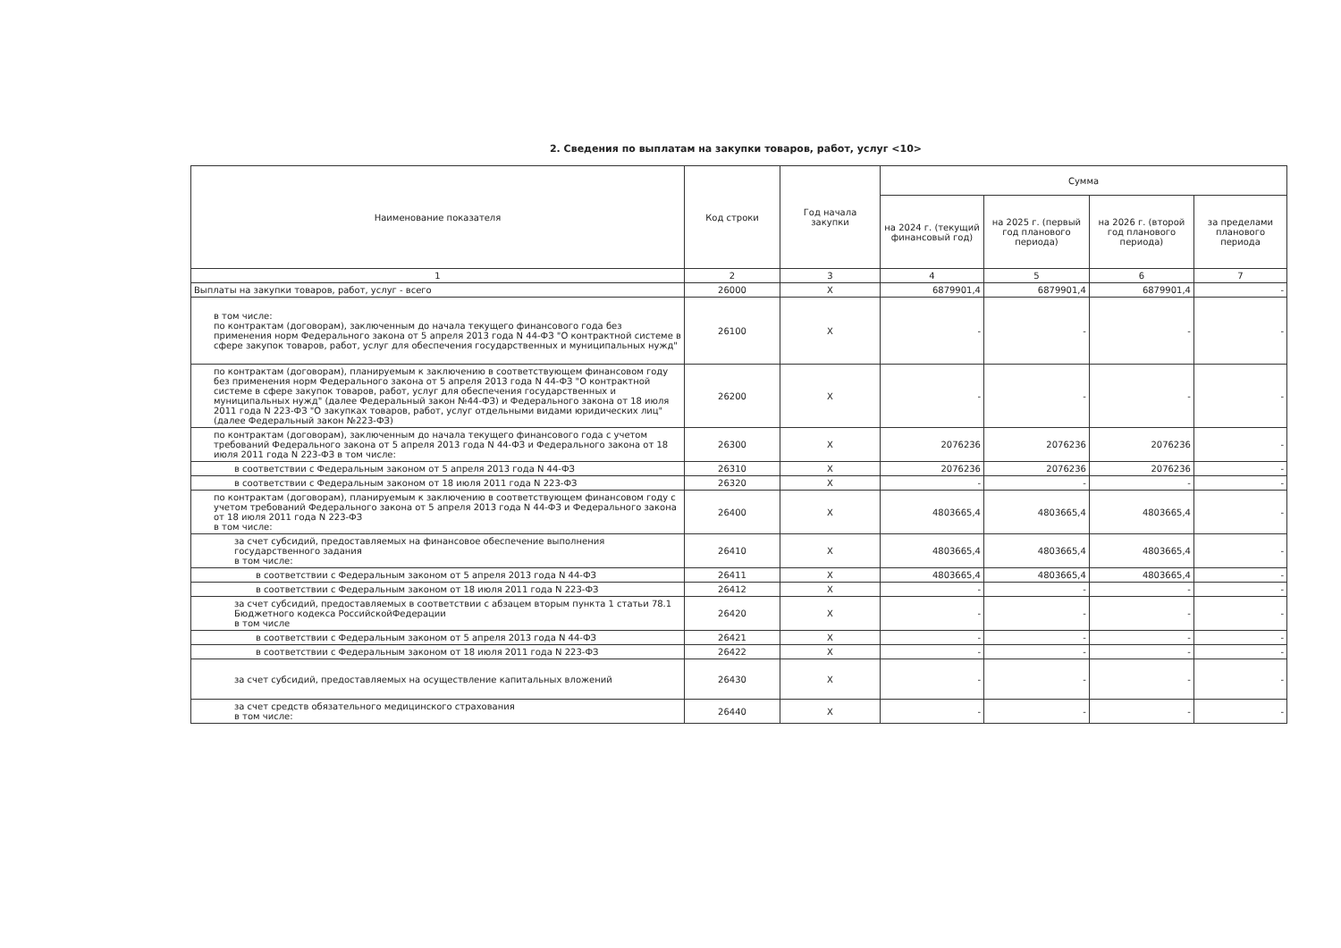2. Сведения по выплатам на закупки товаров, работ, услуг <10>
| Наименование показателя | Код строки | Год начала закупки | Сумма | | | |
| --- | --- | --- | --- | --- | --- | --- |
| | | | на 2024 г. (текущий финансовый год) | на 2025 г. (первый год планового периода) | на 2026 г. (второй год планового периода) | за пределами планового периода |
| 1 | 2 | 3 | 4 | 5 | 6 | 7 |
| Выплаты на закупки товаров, работ, услуг - всего | 26000 | X | 6879901,4 | 6879901,4 | 6879901,4 | - |
| в том числе: по контрактам (договорам), заключенным до начала текущего финансового года без применения норм Федерального закона от 5 апреля 2013 года N 44-ФЗ "О контрактной системе в сфере закупок товаров, работ, услуг для обеспечения государственных и муниципальных нужд" | 26100 | X | - | - | - | - |
| по контрактам (договорам), планируемым к заключению в соответствующем финансовом году без применения норм Федерального закона от 5 апреля 2013 года N 44-ФЗ "О контрактной системе в сфере закупок товаров, работ, услуг для обеспечения государственных и муниципальных нужд" (далее Федеральный закон №44-ФЗ) и Федерального закона от 18 июля 2011 года N 223-ФЗ "О закупках товаров, работ, услуг отдельными видами юридических лиц" (далее Федеральный закон №223-ФЗ) | 26200 | X | - | - | - | - |
| по контрактам (договорам), заключенным до начала текущего финансового года с учетом требований Федерального закона от 5 апреля 2013 года N 44-ФЗ и Федерального закона от 18 июля 2011 года N 223-ФЗ в том числе: | 26300 | X | 2076236 | 2076236 | 2076236 | - |
| в соответствии с Федеральным законом от 5 апреля 2013 года N 44-ФЗ | 26310 | X | 2076236 | 2076236 | 2076236 | - |
| в соответствии с Федеральным законом от 18 июля 2011 года N 223-ФЗ | 26320 | X | - | - | - | - |
| по контрактам (договорам), планируемым к заключению в соответствующем финансовом году с учетом требований Федерального закона от 5 апреля 2013 года N 44-ФЗ и Федерального закона от 18 июля 2011 года N 223-ФЗ в том числе: | 26400 | X | 4803665,4 | 4803665,4 | 4803665,4 | - |
| за счет субсидий, предоставляемых на финансовое обеспечение выполнения государственного задания в том числе: | 26410 | X | 4803665,4 | 4803665,4 | 4803665,4 | - |
| в соответствии с Федеральным законом от 5 апреля 2013 года N 44-ФЗ | 26411 | X | 4803665,4 | 4803665,4 | 4803665,4 | - |
| в соответствии с Федеральным законом от 18 июля 2011 года N 223-ФЗ | 26412 | X | - | - | - | - |
| за счет субсидий, предоставляемых в соответствии с абзацем вторым пункта 1 статьи 78.1 Бюджетного кодекса РоссийскойФедерации в том числе | 26420 | X | - | - | - | - |
| в соответствии с Федеральным законом от 5 апреля 2013 года N 44-ФЗ | 26421 | X | - | - | - | - |
| в соответствии с Федеральным законом от 18 июля 2011 года N 223-ФЗ | 26422 | X | - | - | - | - |
| за счет субсидий, предоставляемых на осуществление капитальных вложений | 26430 | X | - | - | - | - |
| за счет средств обязательного медицинского страхования в том числе: | 26440 | X | - | - | - | - |